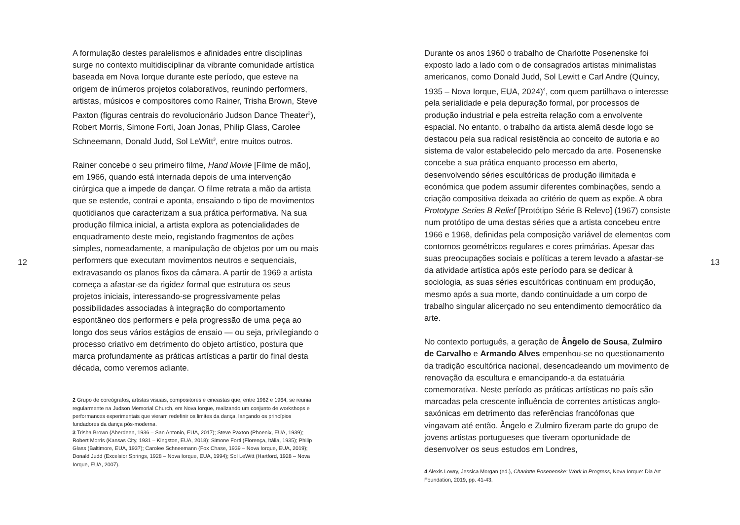12
A formulação destes paralelismos e afinidades entre disciplinas surge no contexto multidisciplinar da vibrante comunidade artística baseada em Nova Iorque durante este período, que esteve na origem de inúmeros projetos colaborativos, reunindo performers, artistas, músicos e compositores como Rainer, Trisha Brown, Steve Paxton (figuras centrais do revolucionário Judson Dance Theater<sup>2</sup>), Robert Morris, Simone Forti, Joan Jonas, Philip Glass, Carolee Schneemann, Donald Judd, Sol LeWitt<sup>3</sup>, entre muitos outros.
Rainer concebe o seu primeiro filme, Hand Movie [Filme de mão], em 1966, quando está internada depois de uma intervenção cirúrgica que a impede de dançar. O filme retrata a mão da artista que se estende, contrai e aponta, ensaiando o tipo de movimentos quotidianos que caracterizam a sua prática performativa. Na sua produção fílmica inicial, a artista explora as potencialidades de enquadramento deste meio, registando fragmentos de ações simples, nomeadamente, a manipulação de objetos por um ou mais performers que executam movimentos neutros e sequenciais, extravasando os planos fixos da câmara. A partir de 1969 a artista começa a afastar-se da rigidez formal que estrutura os seus projetos iniciais, interessando-se progressivamente pelas possibilidades associadas à integração do comportamento espontâneo dos performers e pela progressão de uma peça ao longo dos seus vários estágios de ensaio — ou seja, privilegiando o processo criativo em detrimento do objeto artístico, postura que marca profundamente as práticas artísticas a partir do final desta década, como veremos adiante.
2 Grupo de coreógrafos, artistas visuais, compositores e cineastas que, entre 1962 e 1964, se reunia regularmente na Judson Memorial Church, em Nova Iorque, realizando um conjunto de workshops e performances experimentais que vieram redefinir os limites da dança, lançando os princípios fundadores da dança pós-moderna.
3 Trisha Brown (Aberdeen, 1936 – San Antonio, EUA, 2017); Steve Paxton (Phoenix, EUA, 1939); Robert Morris (Kansas City, 1931 – Kingston, EUA, 2018); Simone Forti (Florença, Itália, 1935); Philip Glass (Baltimore, EUA, 1937); Carolee Schneemann (Fox Chase, 1939 – Nova Iorque, EUA, 2019); Donald Judd (Excelsior Springs, 1928 – Nova Iorque, EUA, 1994); Sol LeWitt (Hartford, 1928 – Nova Iorque, EUA, 2007).
Durante os anos 1960 o trabalho de Charlotte Posenenske foi exposto lado a lado com o de consagrados artistas minimalistas americanos, como Donald Judd, Sol Lewitt e Carl Andre (Quincy, 1935 – Nova Iorque, EUA, 2024)<sup>4</sup>, com quem partilhava o interesse pela serialidade e pela depuração formal, por processos de produção industrial e pela estreita relação com a envolvente espacial. No entanto, o trabalho da artista alemã desde logo se destacou pela sua radical resistência ao conceito de autoria e ao sistema de valor estabelecido pelo mercado da arte. Posenenske concebe a sua prática enquanto processo em aberto, desenvolvendo séries escultóricas de produção ilimitada e económica que podem assumir diferentes combinações, sendo a criação compositiva deixada ao critério de quem as expõe. A obra Prototype Series B Relief [Protótipo Série B Relevo] (1967) consiste num protótipo de uma destas séries que a artista concebeu entre 1966 e 1968, definidas pela composição variável de elementos com contornos geométricos regulares e cores primárias. Apesar das suas preocupações sociais e políticas a terem levado a afastar-se da atividade artística após este período para se dedicar à sociologia, as suas séries escultóricas continuam em produção, mesmo após a sua morte, dando continuidade a um corpo de trabalho singular alicerçado no seu entendimento democrático da arte.
No contexto português, a geração de Ângelo de Sousa, Zulmiro de Carvalho e Armando Alves empenhou-se no questionamento da tradição escultórica nacional, desencadeando um movimento de renovação da escultura e emancipando-a da estatuária comemorativa. Neste período as práticas artísticas no país são marcadas pela crescente influência de correntes artísticas anglo-saxónicas em detrimento das referências francófonas que vingavam até então. Ângelo e Zulmiro fizeram parte do grupo de jovens artistas portugueses que tiveram oportunidade de desenvolver os seus estudos em Londres,
4 Alexis Lowry, Jessica Morgan (ed.), Charlotte Posenenske: Work in Progress, Nova Iorque: Dia Art Foundation, 2019, pp. 41-43.
13